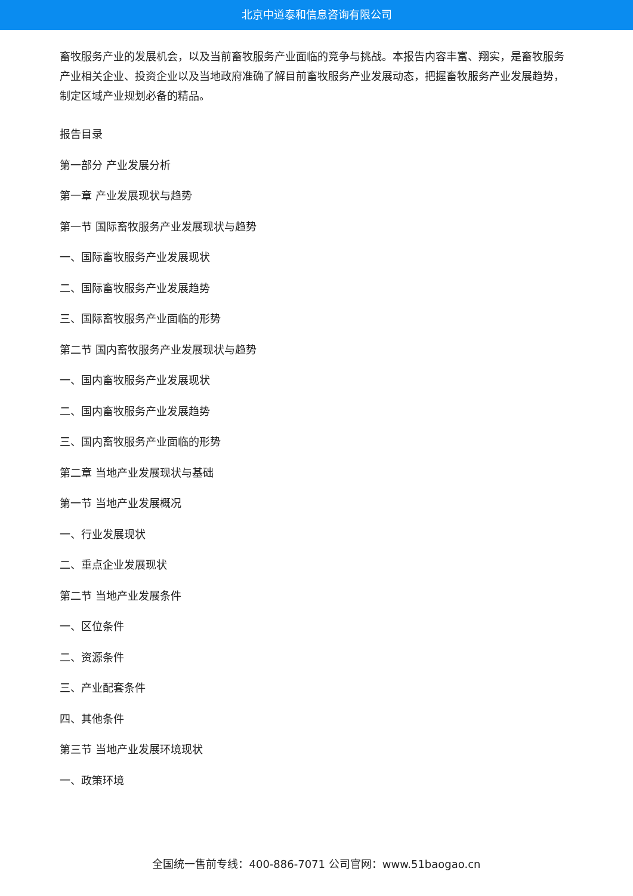北京中道泰和信息咨询有限公司
畜牧服务产业的发展机会，以及当前畜牧服务产业面临的竞争与挑战。本报告内容丰富、翔实，是畜牧服务产业相关企业、投资企业以及当地政府准确了解目前畜牧服务产业发展动态，把握畜牧服务产业发展趋势，制定区域产业规划必备的精品。
报告目录
第一部分 产业发展分析
第一章 产业发展现状与趋势
第一节 国际畜牧服务产业发展现状与趋势
一、国际畜牧服务产业发展现状
二、国际畜牧服务产业发展趋势
三、国际畜牧服务产业面临的形势
第二节 国内畜牧服务产业发展现状与趋势
一、国内畜牧服务产业发展现状
二、国内畜牧服务产业发展趋势
三、国内畜牧服务产业面临的形势
第二章 当地产业发展现状与基础
第一节 当地产业发展概况
一、行业发展现状
二、重点企业发展现状
第二节 当地产业发展条件
一、区位条件
二、资源条件
三、产业配套条件
四、其他条件
第三节 当地产业发展环境现状
一、政策环境
全国统一售前专线：400-886-7071 公司官网：www.51baogao.cn